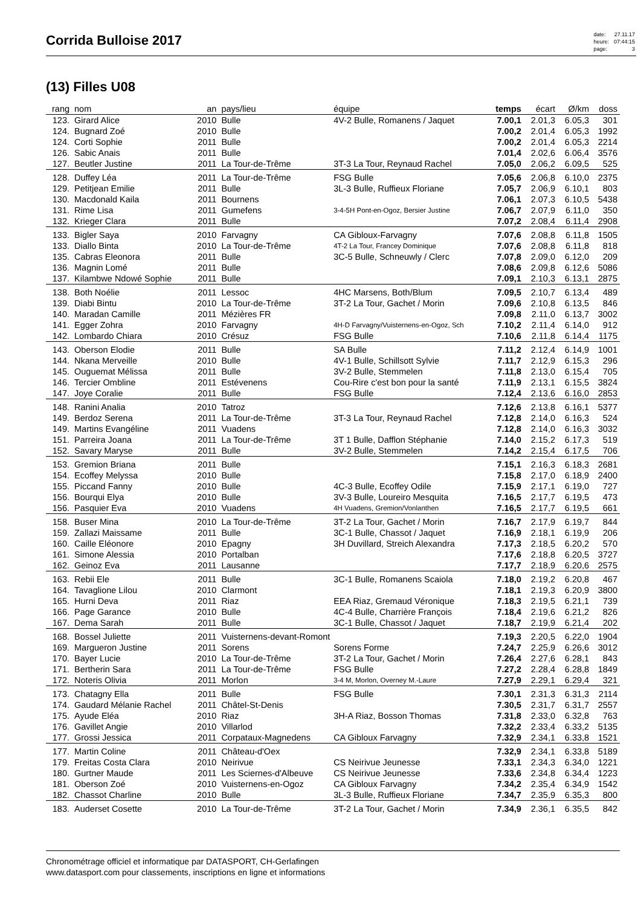Corrida Bulloise 2017
| date: | 27.11.17 |
| heure: | 07:44:15 |
| page: | 3 |
(13) Filles U08
| rang | nom | an | pays/lieu | équipe | temps | écart | Ø/km | doss |
| --- | --- | --- | --- | --- | --- | --- | --- | --- |
| 123. | Girard Alice | 2010 | Bulle | 4V-2 Bulle, Romanens / Jaquet | 7.00,1 | 2.01,3 | 6.05,3 | 301 |
| 124. | Bugnard Zoé | 2010 | Bulle | | 7.00,2 | 2.01,4 | 6.05,3 | 1992 |
| 124. | Corti Sophie | 2011 | Bulle | | 7.00,2 | 2.01,4 | 6.05,3 | 2214 |
| 126. | Sabic Anais | 2011 | Bulle | | 7.01,4 | 2.02,6 | 6.06,4 | 3576 |
| 127. | Beutler Justine | 2011 | La Tour-de-Trême | 3T-3 La Tour, Reynaud Rachel | 7.05,0 | 2.06,2 | 6.09,5 | 525 |
| 128. | Duffey Léa | 2011 | La Tour-de-Trême | FSG Bulle | 7.05,6 | 2.06,8 | 6.10,0 | 2375 |
| 129. | Petitjean Emilie | 2011 | Bulle | 3L-3 Bulle, Ruffieux Floriane | 7.05,7 | 2.06,9 | 6.10,1 | 803 |
| 130. | Macdonald Kaila | 2011 | Bournens | | 7.06,1 | 2.07,3 | 6.10,5 | 5438 |
| 131. | Rime Lisa | 2011 | Gumefens | 3-4-5H Pont-en-Ogoz, Bersier Justine | 7.06,7 | 2.07,9 | 6.11,0 | 350 |
| 132. | Krieger Clara | 2011 | Bulle | | 7.07,2 | 2.08,4 | 6.11,4 | 2908 |
| 133. | Bigler Saya | 2010 | Farvagny | CA Gibloux-Farvagny | 7.07,6 | 2.08,8 | 6.11,8 | 1505 |
| 133. | Diallo Binta | 2010 | La Tour-de-Trême | 4T-2 La Tour, Francey Dominique | 7.07,6 | 2.08,8 | 6.11,8 | 818 |
| 135. | Cabras Eleonora | 2011 | Bulle | 3C-5 Bulle, Schneuwly / Clerc | 7.07,8 | 2.09,0 | 6.12,0 | 209 |
| 136. | Magnin Lomé | 2011 | Bulle | | 7.08,6 | 2.09,8 | 6.12,6 | 5086 |
| 137. | Kilambwe Ndowé Sophie | 2011 | Bulle | | 7.09,1 | 2.10,3 | 6.13,1 | 2875 |
| 138. | Both Noélie | 2011 | Lessoc | 4HC Marsens, Both/Blum | 7.09,5 | 2.10,7 | 6.13,4 | 489 |
| 139. | Diabi Bintu | 2010 | La Tour-de-Trême | 3T-2 La Tour, Gachet / Morin | 7.09,6 | 2.10,8 | 6.13,5 | 846 |
| 140. | Maradan Camille | 2011 | Mézières FR | | 7.09,8 | 2.11,0 | 6.13,7 | 3002 |
| 141. | Egger Zohra | 2010 | Farvagny | 4H-D Farvagny/Vuisternens-en-Ogoz, Sch | 7.10,2 | 2.11,4 | 6.14,0 | 912 |
| 142. | Lombardo Chiara | 2010 | Crésuz | FSG Bulle | 7.10,6 | 2.11,8 | 6.14,4 | 1175 |
| 143. | Oberson Elodie | 2011 | Bulle | SA Bulle | 7.11,2 | 2.12,4 | 6.14,9 | 1001 |
| 144. | Nkana Merveille | 2010 | Bulle | 4V-1 Bulle, Schillsott Sylvie | 7.11,7 | 2.12,9 | 6.15,3 | 296 |
| 145. | Ouguemat Mélissa | 2011 | Bulle | 3V-2 Bulle, Stemmelen | 7.11,8 | 2.13,0 | 6.15,4 | 705 |
| 146. | Tercier Ombline | 2011 | Estévenens | Cou-Rire c'est bon pour la santé | 7.11,9 | 2.13,1 | 6.15,5 | 3824 |
| 147. | Joye Coralie | 2011 | Bulle | FSG Bulle | 7.12,4 | 2.13,6 | 6.16,0 | 2853 |
| 148. | Ranini Analia | 2010 | Tatroz | | 7.12,6 | 2.13,8 | 6.16,1 | 5377 |
| 149. | Berdoz Serena | 2011 | La Tour-de-Trême | 3T-3 La Tour, Reynaud Rachel | 7.12,8 | 2.14,0 | 6.16,3 | 524 |
| 149. | Martins Evangéline | 2011 | Vuadens | | 7.12,8 | 2.14,0 | 6.16,3 | 3032 |
| 151. | Parreira Joana | 2011 | La Tour-de-Trême | 3T 1 Bulle, Dafflon Stéphanie | 7.14,0 | 2.15,2 | 6.17,3 | 519 |
| 152. | Savary Maryse | 2011 | Bulle | 3V-2 Bulle, Stemmelen | 7.14,2 | 2.15,4 | 6.17,5 | 706 |
| 153. | Gremion Briana | 2011 | Bulle | | 7.15,1 | 2.16,3 | 6.18,3 | 2681 |
| 154. | Ecoffey Melyssa | 2010 | Bulle | | 7.15,8 | 2.17,0 | 6.18,9 | 2400 |
| 155. | Piccand Fanny | 2010 | Bulle | 4C-3 Bulle, Ecoffey Odile | 7.15,9 | 2.17,1 | 6.19,0 | 727 |
| 156. | Bourqui Elya | 2010 | Bulle | 3V-3 Bulle, Loureiro Mesquita | 7.16,5 | 2.17,7 | 6.19,5 | 473 |
| 156. | Pasquier Eva | 2010 | Vuadens | 4H Vuadens, Gremion/Vonlanthen | 7.16,5 | 2.17,7 | 6.19,5 | 661 |
| 158. | Buser Mina | 2010 | La Tour-de-Trême | 3T-2 La Tour, Gachet / Morin | 7.16,7 | 2.17,9 | 6.19,7 | 844 |
| 159. | Zallazi Maissame | 2011 | Bulle | 3C-1 Bulle, Chassot / Jaquet | 7.16,9 | 2.18,1 | 6.19,9 | 206 |
| 160. | Caille Eléonore | 2010 | Epagny | 3H Duvillard, Streich Alexandra | 7.17,3 | 2.18,5 | 6.20,2 | 570 |
| 161. | Simone Alessia | 2010 | Portalban | | 7.17,6 | 2.18,8 | 6.20,5 | 3727 |
| 162. | Geinoz Eva | 2011 | Lausanne | | 7.17,7 | 2.18,9 | 6.20,6 | 2575 |
| 163. | Rebii Ele | 2011 | Bulle | 3C-1 Bulle, Romanens Scaiola | 7.18,0 | 2.19,2 | 6.20,8 | 467 |
| 164. | Tavaglione Lilou | 2010 | Clarmont | | 7.18,1 | 2.19,3 | 6.20,9 | 3800 |
| 165. | Hurni Deva | 2011 | Riaz | EEA Riaz, Gremaud Véronique | 7.18,3 | 2.19,5 | 6.21,1 | 739 |
| 166. | Page Garance | 2010 | Bulle | 4C-4 Bulle, Charrière François | 7.18,4 | 2.19,6 | 6.21,2 | 826 |
| 167. | Dema Sarah | 2011 | Bulle | 3C-1 Bulle, Chassot / Jaquet | 7.18,7 | 2.19,9 | 6.21,4 | 202 |
| 168. | Bossel Juliette | 2011 | Vuisternens-devant-Romont | | 7.19,3 | 2.20,5 | 6.22,0 | 1904 |
| 169. | Margueron Justine | 2011 | Sorens | Sorens Forme | 7.24,7 | 2.25,9 | 6.26,6 | 3012 |
| 170. | Bayer Lucie | 2010 | La Tour-de-Trême | 3T-2 La Tour, Gachet / Morin | 7.26,4 | 2.27,6 | 6.28,1 | 843 |
| 171. | Bertherin Sara | 2011 | La Tour-de-Trême | FSG Bulle | 7.27,2 | 2.28,4 | 6.28,8 | 1849 |
| 172. | Noteris Olivia | 2011 | Morlon | 3-4 M, Morlon, Overney M.-Laure | 7.27,9 | 2.29,1 | 6.29,4 | 321 |
| 173. | Chatagny Ella | 2011 | Bulle | FSG Bulle | 7.30,1 | 2.31,3 | 6.31,3 | 2114 |
| 174. | Gaudard Mélanie Rachel | 2011 | Châtel-St-Denis | | 7.30,5 | 2.31,7 | 6.31,7 | 2557 |
| 175. | Ayude Eléa | 2010 | Riaz | 3H-A Riaz, Bosson Thomas | 7.31,8 | 2.33,0 | 6.32,8 | 763 |
| 176. | Gavillet Angie | 2010 | Villarlod | | 7.32,2 | 2.33,4 | 6.33,2 | 5135 |
| 177. | Grossi Jessica | 2011 | Corpataux-Magnedens | CA Gibloux Farvagny | 7.32,9 | 2.34,1 | 6.33,8 | 1521 |
| 177. | Martin Coline | 2011 | Château-d'Oex | | 7.32,9 | 2.34,1 | 6.33,8 | 5189 |
| 179. | Freitas Costa Clara | 2010 | Neirivue | CS Neirivue Jeunesse | 7.33,1 | 2.34,3 | 6.34,0 | 1221 |
| 180. | Gurtner Maude | 2011 | Les Sciernes-d'Albeuve | CS Neirivue Jeunesse | 7.33,6 | 2.34,8 | 6.34,4 | 1223 |
| 181. | Oberson Zoé | 2010 | Vuisternens-en-Ogoz | CA Gibloux Farvagny | 7.34,2 | 2.35,4 | 6.34,9 | 1542 |
| 182. | Chassot Charline | 2010 | Bulle | 3L-3 Bulle, Ruffieux Floriane | 7.34,7 | 2.35,9 | 6.35,3 | 800 |
| 183. | Auderset Cosette | 2010 | La Tour-de-Trême | 3T-2 La Tour, Gachet / Morin | 7.34,9 | 2.36,1 | 6.35,5 | 842 |
Chronométrage officiel et informatique par DATASPORT, CH-Gerlafingen
www.datasport.com pour classements, inscriptions en ligne et informations